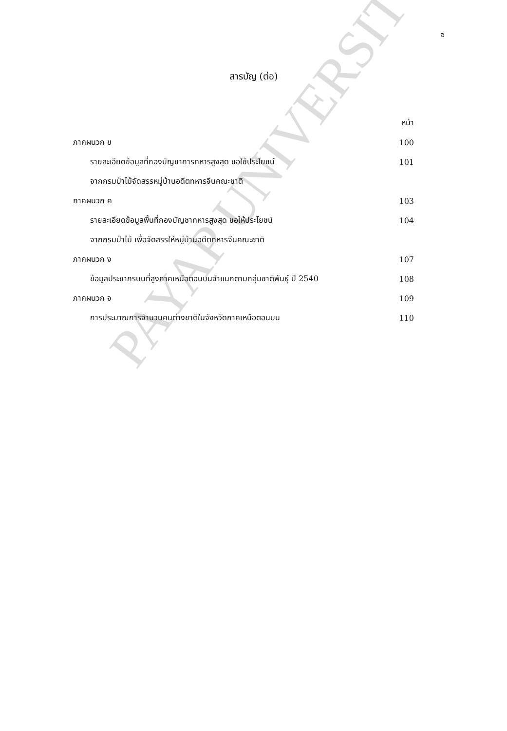PAYAP UNIVERSITY
ซ
สารบัญ (ต่อ)
หน้า
ภาคผนวก ข 100
รายละเอียดข้อมูลที่กองบัญชาการทหารสูงสุด ขอใช้ประโยชน์ 101
จากกรมป่าไม้จัดสรรหมู่บ้านอดีตทหารจีนคณะชาติ
ภาคผนวก ค 103
รายละเอียดข้อมูลพื้นที่กองบัญชาทหารสูงสุด ขอให้ประโยชน์ 104
จากกรมป่าไม้ เพื่อจัดสรรให้หมู่บ้านอดีตทหารจีนคณะชาติ
ภาคผนวก ง 107
ข้อมูลประชากรบนที่สูงภาคเหนือตอนบนจำแนกตามกลุ่มชาติพันธุ์ ปี 2540 108
ภาคผนวก จ 109
การประมาณการจำนวนคนต่างชาติในจังหวัดภาคเหนือตอนบน 110